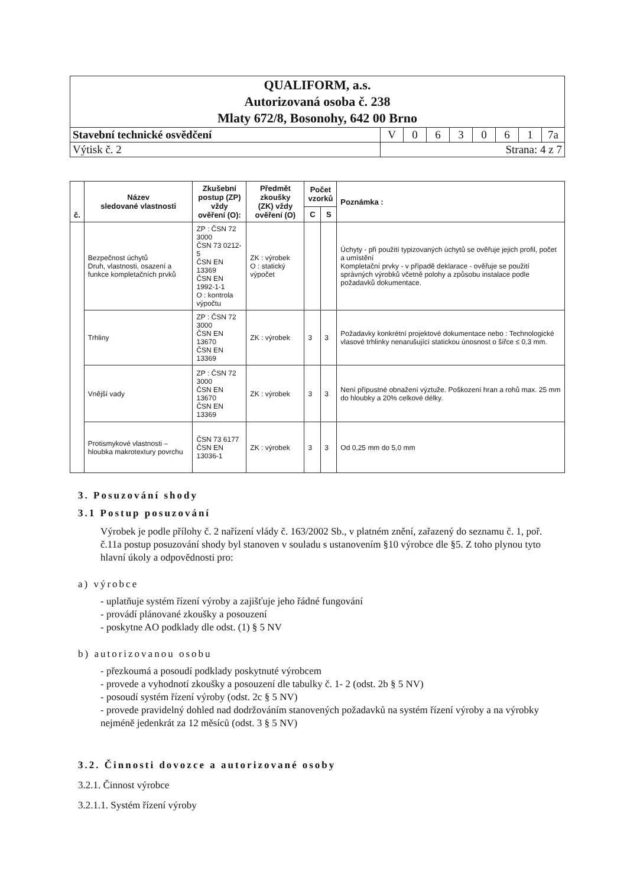| QUALIFORM, a.s. Autorizovaná osoba č. 238 Mlaty 672/8, Bosonohy, 642 00 Brno | | | | | | | | |
| Stavební technické osvědčení | V | 0 | 6 | 3 | 0 | 6 | 1 | 7a |
| Výtisk č. 2 | Strana: 4 z 7 | | | | | | | |
| č. | Název sledované vlastnosti | Zkušební postup (ZP) vždy ověření (O): | Předmět zkoušky (ZK) vždy ověření (O) | Počet vzorků | | Poznámka : |
| --- | --- | --- | --- | --- | --- | --- |
| | | | | C | S | |
| | Bezpečnost úchytů Druh, vlastnosti, osazení a funkce kompletačních prvků | ZP : ČSN 72 3000 ČSN 73 0212-5 ČSN EN 13369 ČSN EN 1992-1-1 O : kontrola výpočtu | ZK : výrobek O : statický výpočet | | | Úchyty - při použití typizovaných úchytů se ověřuje jejich profil, počet a umístění Kompletační prvky - v případě deklarace - ověřuje se použití správných výrobků včetně polohy a způsobu instalace podle požadavků dokumentace. |
| | Trhliny | ZP : ČSN 72 3000 ČSN EN 13670 ČSN EN 13369 | ZK : výrobek | 3 | 3 | Požadavky konkrétní projektové dokumentace nebo : Technologické vlasové trhlinky nenarušující statickou únosnost o šířce ≤ 0,3 mm. |
| | Vnější vady | ZP : ČSN 72 3000 ČSN EN 13670 ČSN EN 13369 | ZK : výrobek | 3 | 3 | Není přípustné obnažení výztuže. Poškození hran a rohů max. 25 mm do hloubky a 20% celkové délky. |
| | Protismykové vlastnosti – hloubka makrotextury povrchu | ČSN 73 6177 ČSN EN 13036-1 | ZK : výrobek | 3 | 3 | Od 0,25 mm do 5,0 mm |
3. Posuzování shody
3.1 Postup posuzování
Výrobek je podle přílohy č. 2 nařízení vlády č. 163/2002 Sb., v platném znění, zařazený do seznamu č. 1, poř. č.11a postup posuzování shody byl stanoven v souladu s ustanovením §10 výrobce dle §5. Z toho plynou tyto hlavní úkoly a odpovědnosti pro:
a) výrobce
- uplatňuje systém řízení výroby a zajišťuje jeho řádné fungování
- provádí plánované zkoušky a posouzení
- poskytne AO podklady dle odst. (1) § 5 NV
b) autorizovanou osobu
- přezkoumá a posoudí podklady poskytnuté výrobcem
- provede a vyhodnotí zkoušky a posouzení dle tabulky č. 1- 2 (odst. 2b § 5 NV)
- posoudí systém řízení výroby (odst. 2c § 5 NV)
- provede pravidelný dohled nad dodržováním stanovených požadavků na systém řízení výroby a na výrobky nejméně jedenkrát za 12 měsíců (odst. 3 § 5 NV)
3.2. Činnosti dovozce a autorizované osoby
3.2.1. Činnost výrobce
3.2.1.1. Systém řízení výroby